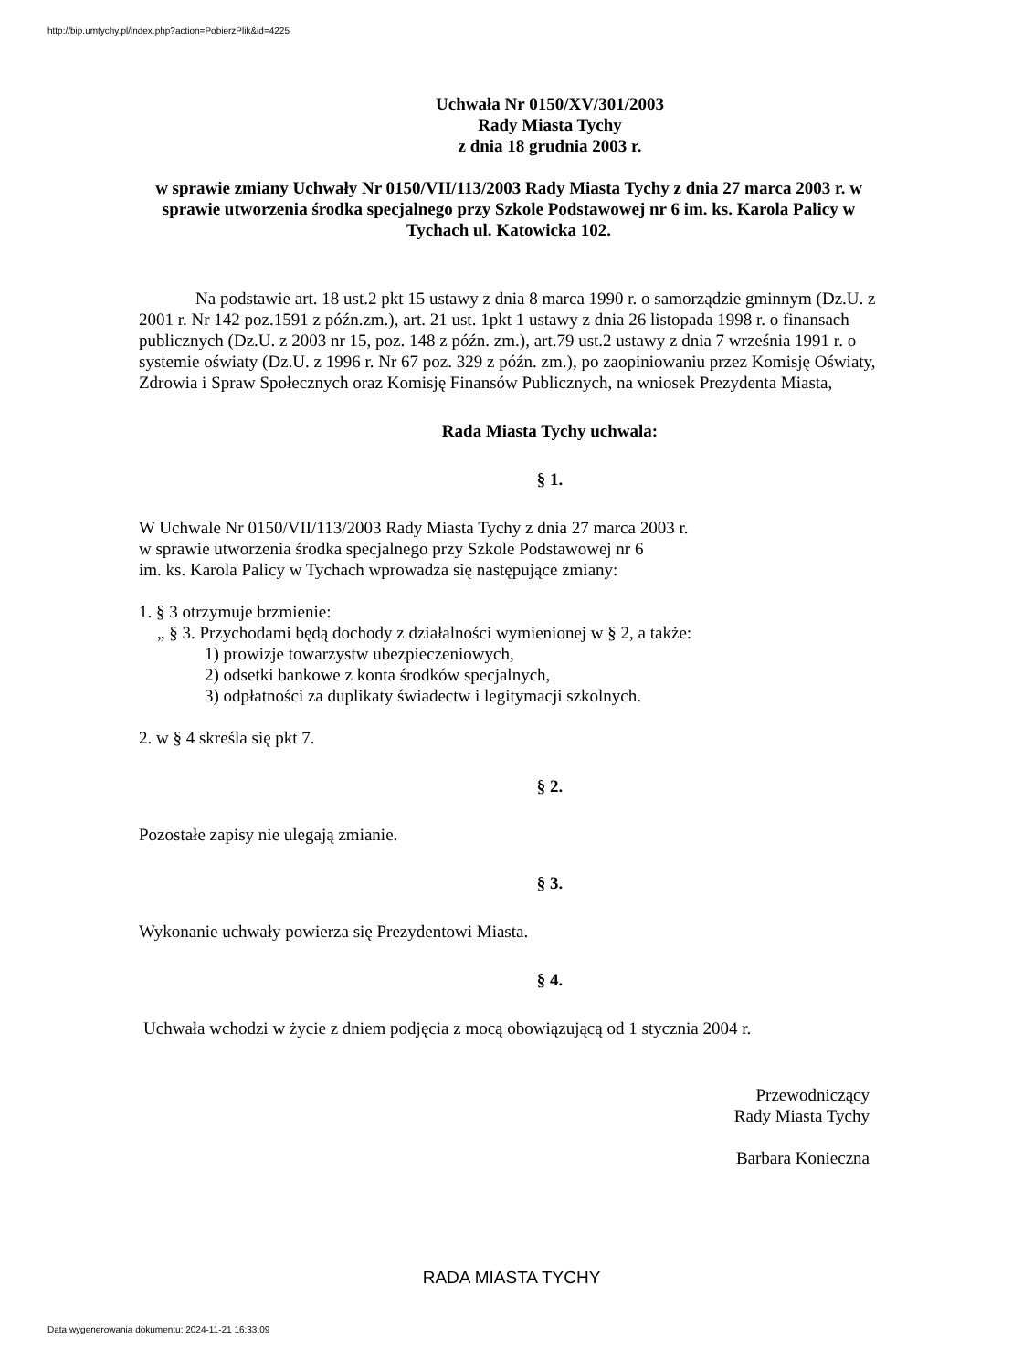http://bip.umtychy.pl/index.php?action=PobierzPlik&id=4225
Uchwała Nr 0150/XV/301/2003
Rady Miasta Tychy
z dnia 18 grudnia 2003 r.
w sprawie zmiany Uchwały Nr 0150/VII/113/2003 Rady Miasta Tychy z dnia 27 marca 2003 r. w sprawie utworzenia środka specjalnego przy Szkole Podstawowej nr 6 im. ks. Karola Palicy w Tychach ul. Katowicka 102.
Na podstawie art. 18 ust.2 pkt 15 ustawy z dnia 8 marca 1990 r. o samorządzie gminnym (Dz.U. z 2001 r. Nr 142 poz.1591 z późn.zm.), art. 21 ust. 1pkt 1 ustawy z dnia 26 listopada 1998 r. o finansach publicznych (Dz.U. z 2003 nr 15, poz. 148 z późn. zm.), art.79 ust.2 ustawy z dnia 7 września 1991 r. o systemie oświaty (Dz.U. z 1996 r. Nr 67 poz. 329 z późn. zm.), po zaopiniowaniu przez Komisję Oświaty, Zdrowia i Spraw Społecznych oraz Komisję Finansów Publicznych, na wniosek Prezydenta Miasta,
Rada Miasta Tychy uchwala:
§ 1.
W Uchwale Nr 0150/VII/113/2003 Rady Miasta Tychy z dnia 27 marca 2003 r.
w sprawie utworzenia środka specjalnego przy Szkole Podstawowej nr 6
im. ks. Karola Palicy w Tychach wprowadza się następujące zmiany:
1. § 3 otrzymuje brzmienie:
„ § 3. Przychodami będą dochody z działalności wymienionej w § 2, a także:
1) prowizje towarzystw ubezpieczeniowych,
2) odsetki bankowe z konta środków specjalnych,
3) odpłatności za duplikaty świadectw i legitymacji szkolnych.
2. w § 4 skreśla się pkt 7.
§ 2.
Pozostałe zapisy nie ulegają zmianie.
§ 3.
Wykonanie uchwały powierza się Prezydentowi Miasta.
§ 4.
Uchwała wchodzi w życie z dniem podjęcia z mocą obowiązującą od 1 stycznia 2004 r.
Przewodniczący
Rady Miasta Tychy
Barbara Konieczna
RADA MIASTA TYCHY
Data wygenerowania dokumentu: 2024-11-21 16:33:09